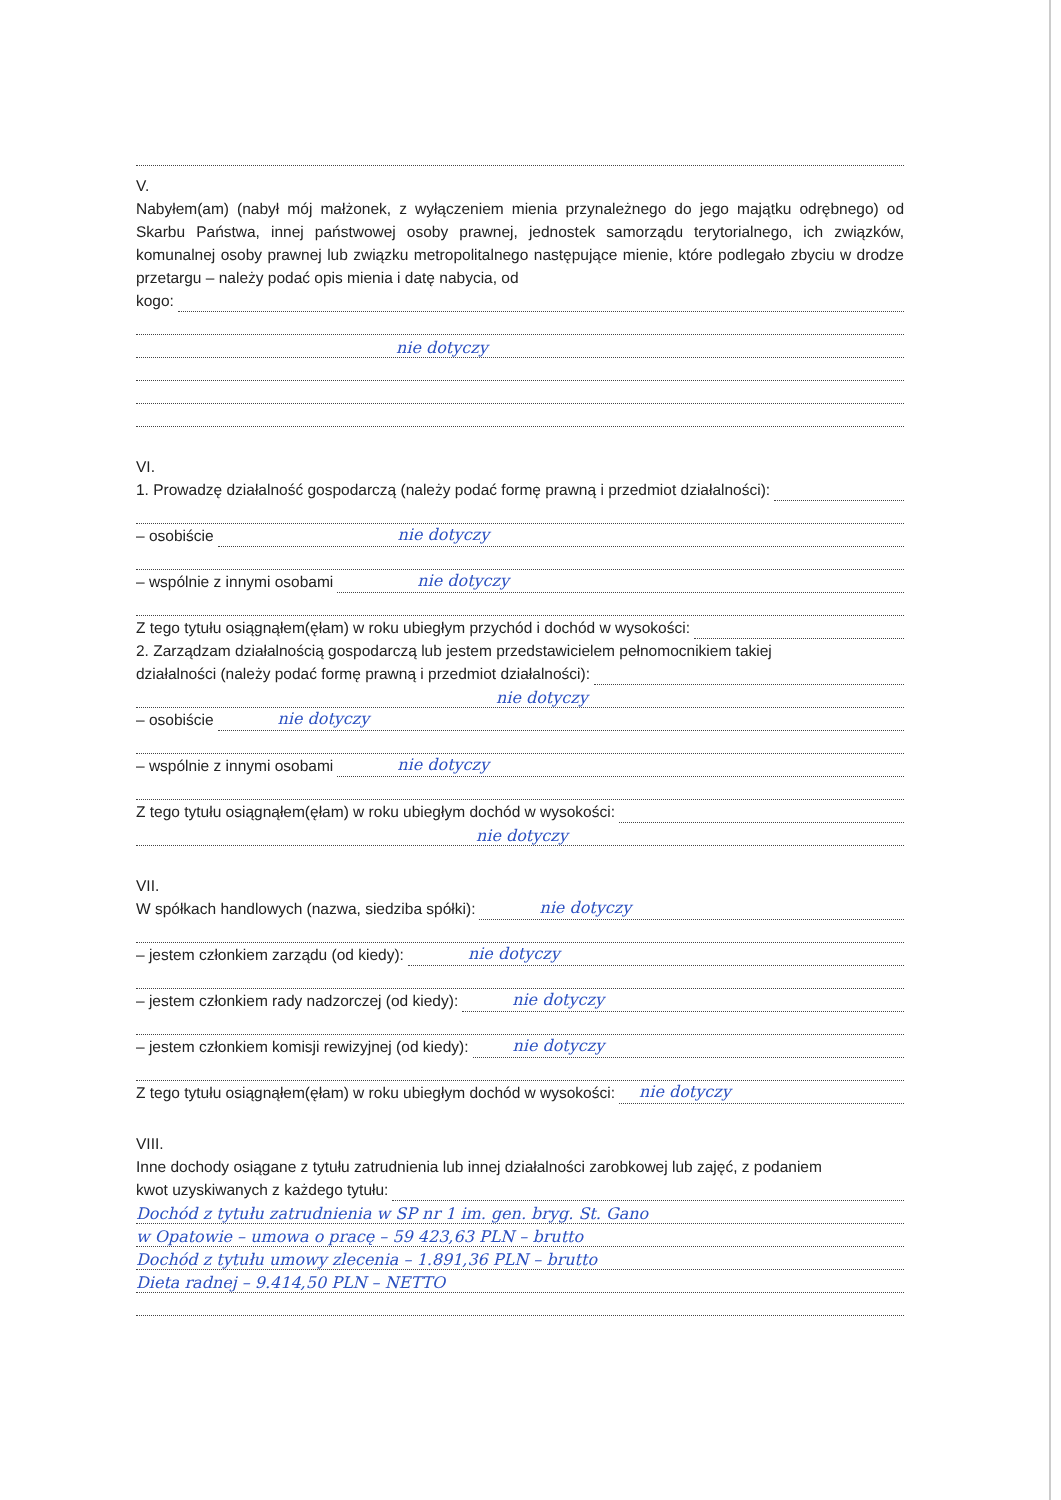V.
Nabyłem(am) (nabył mój małżonek, z wyłączeniem mienia przynależnego do jego majątku odrębnego) od Skarbu Państwa, innej państwowej osoby prawnej, jednostek samorządu terytorialnego, ich związków, komunalnej osoby prawnej lub związku metropolitalnego następujące mienie, które podlegało zbyciu w drodze przetargu – należy podać opis mienia i datę nabycia, od
kogo:
nie dotyczy
VI.
1. Prowadzę działalność gospodarczą (należy podać formę prawną i przedmiot działalności):
– osobiście nie dotyczy
– wspólnie z innymi osobami nie dotyczy
Z tego tytułu osiągnąłem(ęłam) w roku ubiegłym przychód i dochód w wysokości:
2. Zarządzam działalnością gospodarczą lub jestem przedstawicielem pełnomocnikiem takiej
działalności (należy podać formę prawną i przedmiot działalności):
nie dotyczy
– osobiście nie dotyczy
– wspólnie z innymi osobami nie dotyczy
Z tego tytułu osiągnąłem(ęłam) w roku ubiegłym dochód w wysokości:
nie dotyczy
VII.
W spółkach handlowych (nazwa, siedziba spółki): nie dotyczy
– jestem członkiem zarządu (od kiedy): nie dotyczy
– jestem członkiem rady nadzorczej (od kiedy): nie dotyczy
– jestem członkiem komisji rewizyjnej (od kiedy): nie dotyczy
Z tego tytułu osiągnąłem(ęłam) w roku ubiegłym dochód w wysokości: nie dotyczy
VIII.
Inne dochody osiągane z tytułu zatrudnienia lub innej działalności zarobkowej lub zajęć, z podaniem
kwot uzyskiwanych z każdego tytułu:
Dochód z tytułu zatrudnienia w SP nr 1 im. gen. bryg. St. Gano
w Opatowie – umowa o pracę – 59 423,63 PLN – brutto
Dochód z tytułu umowy zlecenia – 1.891,36 PLN – brutto
Dieta radnej – 9.414,50 PLN – NETTO